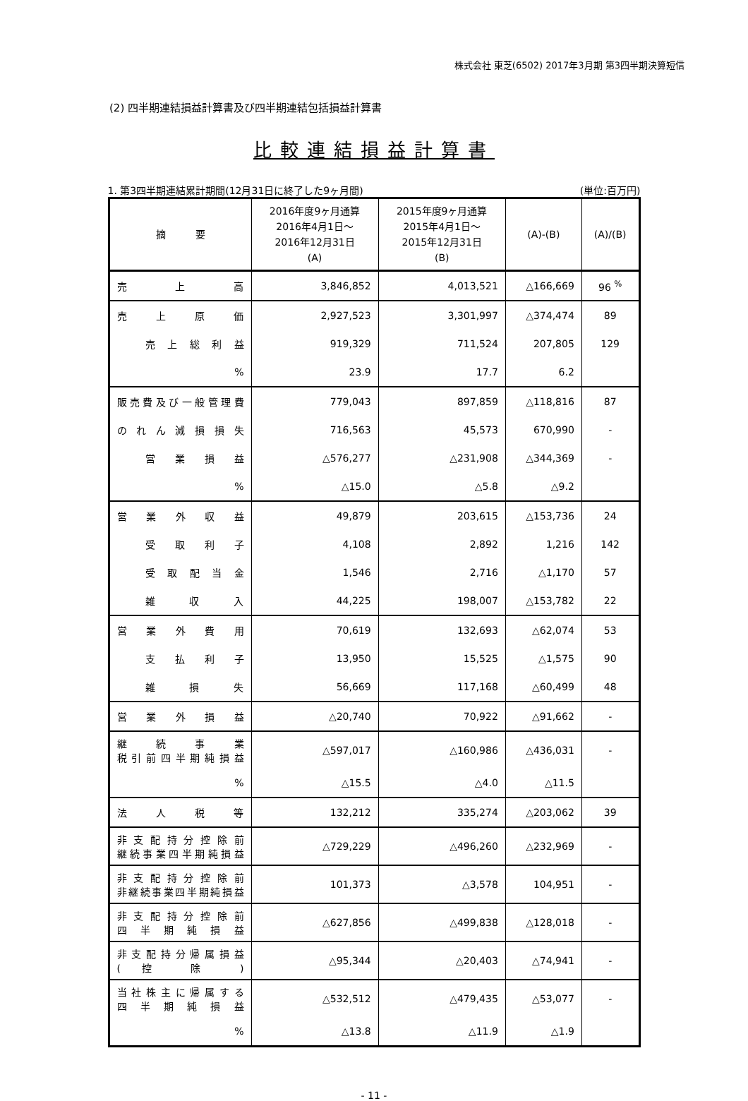株式会社 東芝(6502) 2017年3月期 第3四半期決算短信
(2) 四半期連結損益計算書及び四半期連結包括損益計算書
比較連結損益計算書
1. 第3四半期連結累計期間(12月31日に終了した9ヶ月間) (単位:百万円)
| 摘 要 | 2016年度9ヶ月通算 2016年4月1日～ 2016年12月31日 (A) | 2015年度9ヶ月通算 2015年4月1日～ 2015年12月31日 (B) | (A)-(B) | (A)/(B) |
| --- | --- | --- | --- | --- |
| 売 上 高 | 3,846,852 | 4,013,521 | △166,669 | 96 <sup>%</sup> |
| 売 上 原 価 | 2,927,523 | 3,301,997 | △374,474 | 89 |
| 売上総利益 | 919,329 | 711,524 | 207,805 | 129 |
| % | 23.9 | 17.7 | 6.2 | |
| 販売費及び一般管理費 | 779,043 | 897,859 | △118,816 | 87 |
| のれん減損損失 | 716,563 | 45,573 | 670,990 | - |
| 営業損益 | △576,277 | △231,908 | △344,369 | - |
| % | △15.0 | △5.8 | △9.2 | |
| 営業外収益 | 49,879 | 203,615 | △153,736 | 24 |
| 受取利子 | 4,108 | 2,892 | 1,216 | 142 |
| 受取配当金 | 1,546 | 2,716 | △1,170 | 57 |
| 雑 収 入 | 44,225 | 198,007 | △153,782 | 22 |
| 営業外費用 | 70,619 | 132,693 | △62,074 | 53 |
| 支払利子 | 13,950 | 15,525 | △1,575 | 90 |
| 雑 損 失 | 56,669 | 117,168 | △60,499 | 48 |
| 営業外損益 | △20,740 | 70,922 | △91,662 | - |
| 継続事業 税引前四半期純損益 | △597,017 | △160,986 | △436,031 | - |
| % | △15.5 | △4.0 | △11.5 | |
| 法 人 税 等 | 132,212 | 335,274 | △203,062 | 39 |
| 非支配持分控除前 継続事業四半期純損益 | △729,229 | △496,260 | △232,969 | - |
| 非支配持分控除前 非継続事業四半期純損益 | 101,373 | △3,578 | 104,951 | - |
| 非支配持分控除前 四半期純損益 | △627,856 | △499,838 | △128,018 | - |
| 非支配持分帰属損益 ( 控 除 ) | △95,344 | △20,403 | △74,941 | - |
| 当社株主に帰属する 四半期純損益 | △532,512 | △479,435 | △53,077 | - |
| % | △13.8 | △11.9 | △1.9 | |
- 11 -